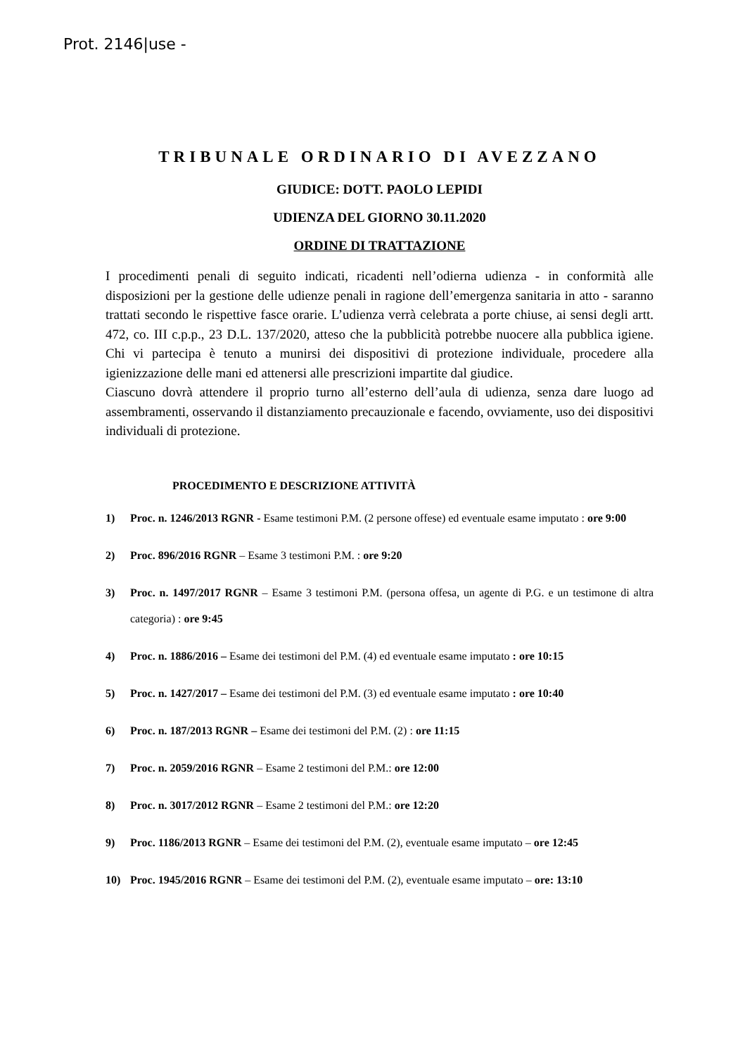Prot. 2146|use -
TRIBUNALE ORDINARIO DI AVEZZANO
GIUDICE: DOTT. PAOLO LEPIDI
UDIENZA DEL GIORNO 30.11.2020
ORDINE DI TRATTAZIONE
I procedimenti penali di seguito indicati, ricadenti nell’odierna udienza - in conformità alle disposizioni per la gestione delle udienze penali in ragione dell’emergenza sanitaria in atto - saranno trattati secondo le rispettive fasce orarie. L’udienza verrà celebrata a porte chiuse, ai sensi degli artt. 472, co. III c.p.p., 23 D.L. 137/2020, atteso che la pubblicità potrebbe nuocere alla pubblica igiene. Chi vi partecipa è tenuto a munirsi dei dispositivi di protezione individuale, procedere alla igienizzazione delle mani ed attenersi alle prescrizioni impartite dal giudice.
Ciascuno dovrà attendere il proprio turno all’esterno dell’aula di udienza, senza dare luogo ad assembramenti, osservando il distanziamento precauzionale e facendo, ovviamente, uso dei dispositivi individuali di protezione.
PROCEDIMENTO E DESCRIZIONE ATTIVITÀ
1) Proc. n. 1246/2013 RGNR - Esame testimoni P.M. (2 persone offese) ed eventuale esame imputato : ore 9:00
2) Proc. 896/2016 RGNR – Esame 3 testimoni P.M. : ore 9:20
3) Proc. n. 1497/2017 RGNR – Esame 3 testimoni P.M. (persona offesa, un agente di P.G. e un testimone di altra categoria) : ore 9:45
4) Proc. n. 1886/2016 – Esame dei testimoni del P.M. (4) ed eventuale esame imputato : ore 10:15
5) Proc. n. 1427/2017 – Esame dei testimoni del P.M. (3) ed eventuale esame imputato : ore 10:40
6) Proc. n. 187/2013 RGNR – Esame dei testimoni del P.M. (2) : ore 11:15
7) Proc. n. 2059/2016 RGNR – Esame 2 testimoni del P.M.: ore 12:00
8) Proc. n. 3017/2012 RGNR – Esame 2 testimoni del P.M.: ore 12:20
9) Proc. 1186/2013 RGNR – Esame dei testimoni del P.M. (2), eventuale esame imputato – ore 12:45
10) Proc. 1945/2016 RGNR – Esame dei testimoni del P.M. (2), eventuale esame imputato – ore: 13:10